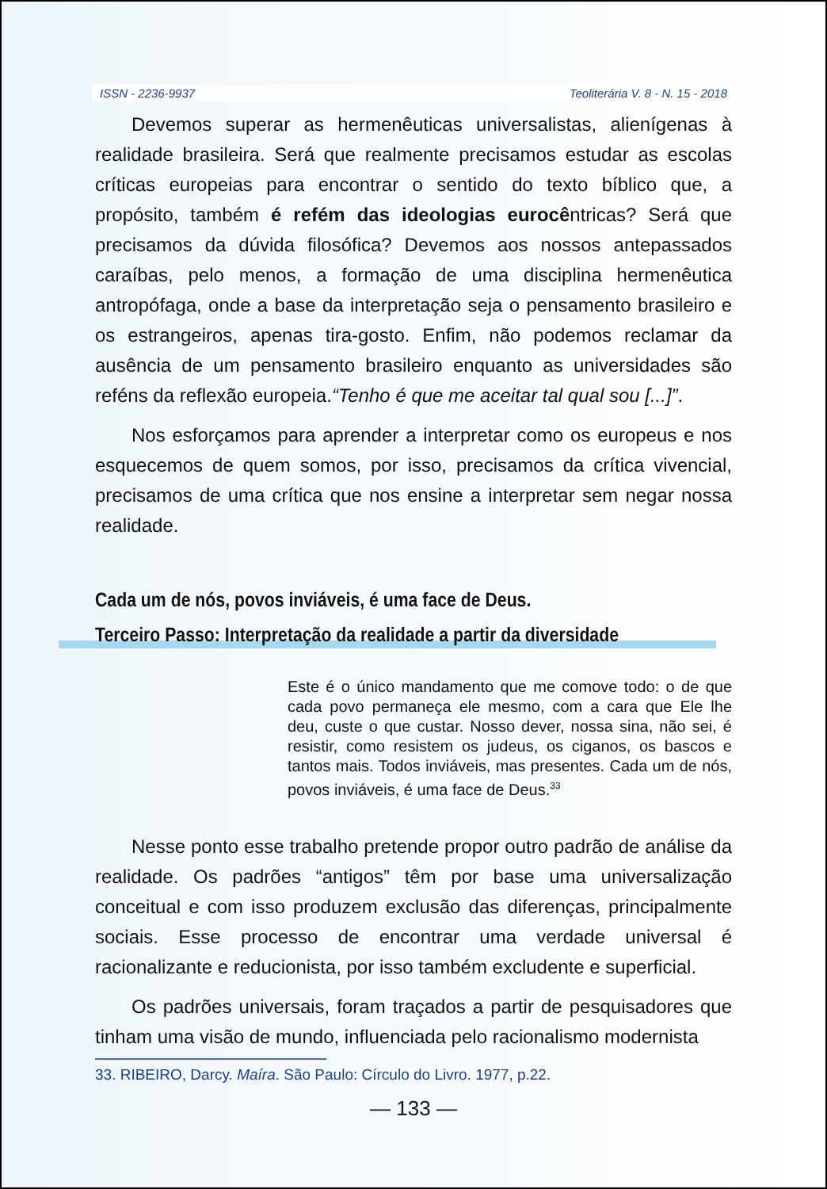ISSN - 2236-9937 Teoliterária V. 8 - N. 15 - 2018
Devemos superar as hermenêuticas universalistas, alienígenas à realidade brasileira. Será que realmente precisamos estudar as escolas críticas europeias para encontrar o sentido do texto bíblico que, a propósito, também é refém das ideologias eurocêntricas? Será que precisamos da dúvida filosófica? Devemos aos nossos antepassados caraíbas, pelo menos, a formação de uma disciplina hermenêutica antropófaga, onde a base da interpretação seja o pensamento brasileiro e os estrangeiros, apenas tira-gosto. Enfim, não podemos reclamar da ausência de um pensamento brasileiro enquanto as universidades são reféns da reflexão europeia.“Tenho é que me aceitar tal qual sou [...]”.
Nos esforçamos para aprender a interpretar como os europeus e nos esquecemos de quem somos, por isso, precisamos da crítica vivencial, precisamos de uma crítica que nos ensine a interpretar sem negar nossa realidade.
Cada um de nós, povos inviáveis, é uma face de Deus.
Terceiro Passo: Interpretação da realidade a partir da diversidade
Este é o único mandamento que me comove todo: o de que cada povo permaneça ele mesmo, com a cara que Ele lhe deu, custe o que custar. Nosso dever, nossa sina, não sei, é resistir, como resistem os judeus, os ciganos, os bascos e tantos mais. Todos inviáveis, mas presentes. Cada um de nós, povos inviáveis, é uma face de Deus.<sup>33</sup>
Nesse ponto esse trabalho pretende propor outro padrão de análise da realidade. Os padrões “antigos” têm por base uma universalização conceitual e com isso produzem exclusão das diferenças, principalmente sociais. Esse processo de encontrar uma verdade universal é racionalizante e reducionista, por isso também excludente e superficial.
Os padrões universais, foram traçados a partir de pesquisadores que tinham uma visão de mundo, influenciada pelo racionalismo modernista
33. RIBEIRO, Darcy. Maíra. São Paulo: Círculo do Livro. 1977, p.22.
— 133 —